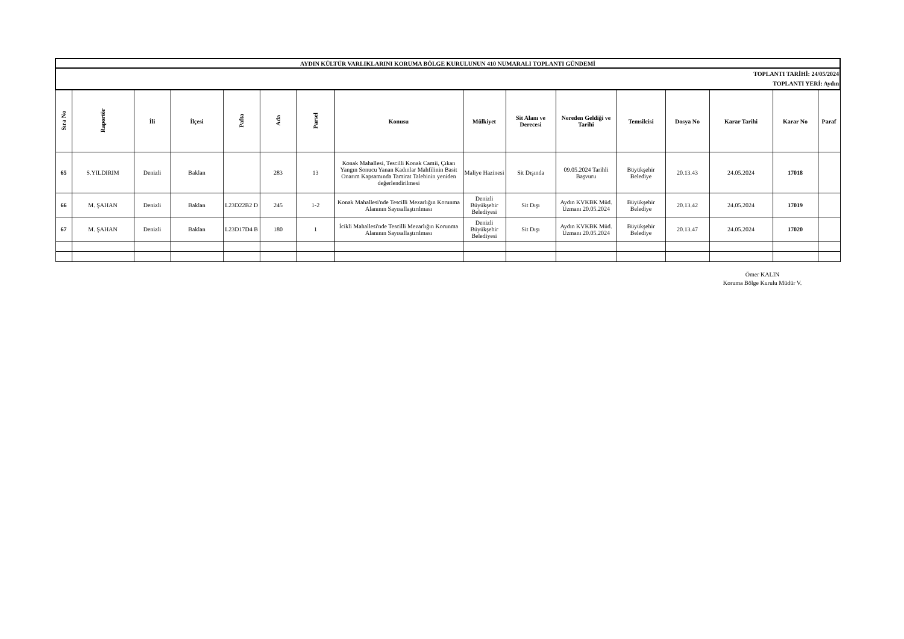| AYDIN KÜLTÜR VARLIKLARINI KORUMA BÖLGE KURULUNUN 410 NUMARALI TOPLANTI GÜNDEMİ | | | | | | | | | | | | | | | |
| TOPLANTI TARİHİ: 24/05/2024 TOPLANTI YERİ: Aydın | | | | | | | | | | | | | | | |
| Sıra No | Raportör | İli | İlçesi | Pafta | Ada | Parsel | Konusu | Mülkiyet | Sit Alanı ve Derecesi | Nereden Geldiği ve Tarihi | Temsilcisi | Dosya No | Karar Tarihi | Karar No | Paraf |
| 65 | S.YILDIRIM | Denizli | Baklan | | 283 | 13 | Konak Mahallesi, Tescilli Konak Camii, Çıkan Yangın Sonucu Yanan Kadınlar Mahfilinin Basit Onarım Kapsamında Tamirat Talebinin yeniden değerlendirilmesi | Maliye Hazinesi | Sit Dışında | 09.05.2024 Tarihli Başvuru | Büyükşehir Belediye | 20.13.43 | 24.05.2024 | 17018 | |
| 66 | M. ŞAHAN | Denizli | Baklan | L23D22B2 D | 245 | 1-2 | Konak Mahallesi'nde Tescilli Mezarlığın Korunma Alanının Sayısallaştırılması | Denizli Büyükşehir Belediyesi | Sit Dışı | Aydın KVKBK Müd. Uzmanı 20.05.2024 | Büyükşehir Belediye | 20.13.42 | 24.05.2024 | 17019 | |
| 67 | M. ŞAHAN | Denizli | Baklan | L23D17D4 B | 180 | 1 | İcikli Mahallesi'nde Tescilli Mezarlığın Korunma Alanının Sayısallaştırılması | Denizli Büyükşehir Belediyesi | Sit Dışı | Aydın KVKBK Müd. Uzmanı 20.05.2024 | Büyükşehir Belediye | 20.13.47 | 24.05.2024 | 17020 | |
Ömer KALIN
Koruma Bölge Kurulu Müdür V.